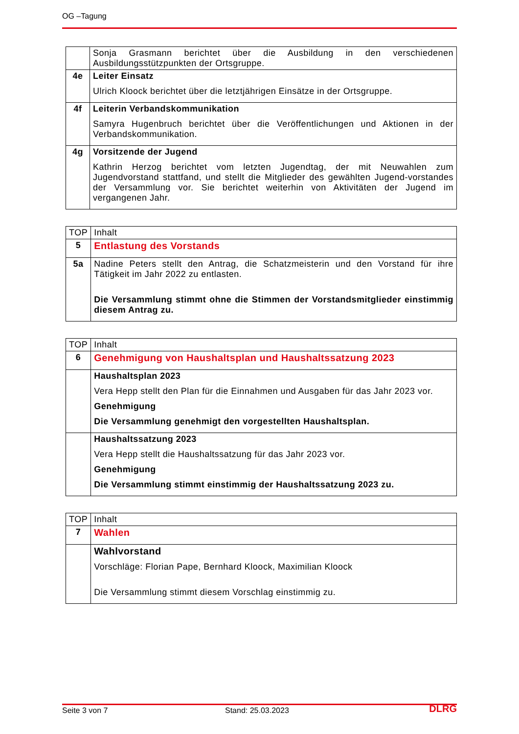OG –Tagung
| | Sonja Grasmann berichtet über die Ausbildung in den verschiedenen Ausbildungsstützpunkten der Ortsgruppe. |
| 4e | Leiter Einsatz Ulrich Kloock berichtet über die letztjährigen Einsätze in der Ortsgruppe. |
| 4f | Leiterin Verbandskommunikation Samyra Hugenbruch berichtet über die Veröffentlichungen und Aktionen in der Verbandskommunikation. |
| 4g | Vorsitzende der Jugend Kathrin Herzog berichtet vom letzten Jugendtag, der mit Neuwahlen zum Jugendvorstand stattfand, und stellt die Mitglieder des gewählten Jugend-vorstandes der Versammlung vor. Sie berichtet weiterhin von Aktivitäten der Jugend im vergangenen Jahr. |
| TOP | Inhalt |
| 5 | Entlastung des Vorstands |
| 5a | Nadine Peters stellt den Antrag, die Schatzmeisterin und den Vorstand für ihre Tätigkeit im Jahr 2022 zu entlasten. Die Versammlung stimmt ohne die Stimmen der Vorstandsmitglieder einstimmig diesem Antrag zu. |
| TOP | Inhalt |
| 6 | Genehmigung von Haushaltsplan und Haushaltssatzung 2023 |
| | Haushaltsplan 2023 Vera Hepp stellt den Plan für die Einnahmen und Ausgaben für das Jahr 2023 vor. Genehmigung Die Versammlung genehmigt den vorgestellten Haushaltsplan. |
| | Haushaltssatzung 2023 Vera Hepp stellt die Haushaltssatzung für das Jahr 2023 vor. Genehmigung Die Versammlung stimmt einstimmig der Haushaltssatzung 2023 zu. |
| TOP | Inhalt |
| 7 | Wahlen |
| | Wahlvorstand Vorschläge: Florian Pape, Bernhard Kloock, Maximilian Kloock Die Versammlung stimmt diesem Vorschlag einstimmig zu. |
Seite 3 von 7 Stand: 25.03.2023 DLRG